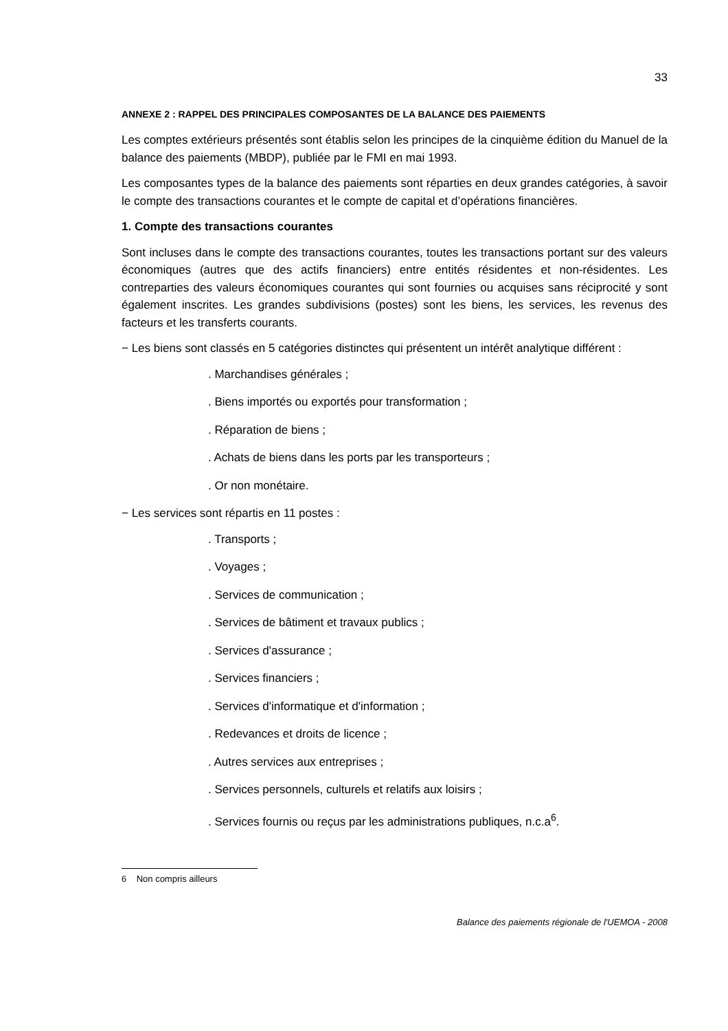33
ANNEXE 2 : RAPPEL DES PRINCIPALES COMPOSANTES DE LA BALANCE DES PAIEMENTS
Les comptes extérieurs présentés sont établis selon les principes de la cinquième édition du Manuel de la balance des paiements (MBDP), publiée par le FMI en mai 1993.
Les composantes types de la balance des paiements sont réparties en deux grandes catégories, à savoir le compte des transactions courantes et le compte de capital et d’opérations financières.
1. Compte des transactions courantes
Sont incluses dans le compte des transactions courantes, toutes les transactions portant sur des valeurs économiques (autres que des actifs financiers) entre entités résidentes et non-résidentes. Les contreparties des valeurs économiques courantes qui sont fournies ou acquises sans réciprocité y sont également inscrites. Les grandes subdivisions (postes) sont les biens, les services, les revenus des facteurs et les transferts courants.
− Les biens sont classés en 5 catégories distinctes qui présentent un intérêt analytique différent :
. Marchandises générales ;
. Biens importés ou exportés pour transformation ;
. Réparation de biens ;
. Achats de biens dans les ports par les transporteurs ;
. Or non monétaire.
− Les services sont répartis en 11 postes :
. Transports ;
. Voyages ;
. Services de communication ;
. Services de bâtiment et travaux publics ;
. Services d'assurance ;
. Services financiers ;
. Services d'informatique et d'information ;
. Redevances et droits de licence ;
. Autres services aux entreprises ;
. Services personnels, culturels et relatifs aux loisirs ;
. Services fournis ou reçus par les administrations publiques, n.c.a<sup>6</sup>.
6 Non compris ailleurs
Balance des paiements régionale de l'UEMOA - 2008